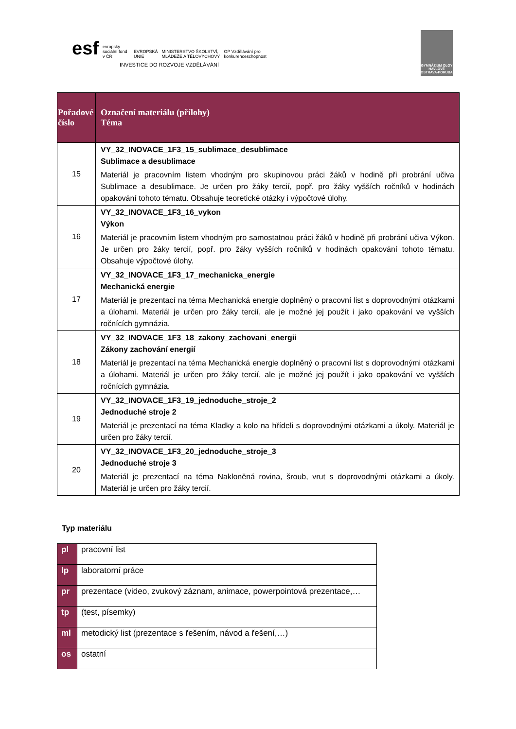esf evropský sociální fond v ČR EVROPSKÁ UNIE MINISTERSTVO ŠKOLSTVÍ, MLÁDEŽE A TĚLOVÝCHOVY OP Vzdělávání pro konkurenceschopnost
INVESTICE DO ROZVOJE VZDĚLÁVÁNÍ
GYMNÁZIUM OLGY HAVLOVÉ OSTRAVA-PORUBA
| Pořadové číslo | Označení materiálu (přílohy) Téma |
| --- | --- |
| 15 | VY_32_INOVACE_1F3_15_sublimace_desublimace Sublimace a desublimace Materiál je pracovním listem vhodným pro skupinovou práci žáků v hodině při probrání učiva Sublimace a desublimace. Je určen pro žáky tercií, popř. pro žáky vyšších ročníků v hodinách opakování tohoto tématu. Obsahuje teoretické otázky i výpočtové úlohy. |
| 16 | VY_32_INOVACE_1F3_16_vykon Výkon Materiál je pracovním listem vhodným pro samostatnou práci žáků v hodině při probrání učiva Výkon. Je určen pro žáky tercií, popř. pro žáky vyšších ročníků v hodinách opakování tohoto tématu. Obsahuje výpočtové úlohy. |
| 17 | VY_32_INOVACE_1F3_17_mechanicka_energie Mechanická energie Materiál je prezentací na téma Mechanická energie doplněný o pracovní list s doprovodnými otázkami a úlohami. Materiál je určen pro žáky tercií, ale je možné jej použít i jako opakování ve vyšších ročnících gymnázia. |
| 18 | VY_32_INOVACE_1F3_18_zakony_zachovani_energii Zákony zachování energií Materiál je prezentací na téma Mechanická energie doplněný o pracovní list s doprovodnými otázkami a úlohami. Materiál je určen pro žáky tercií, ale je možné jej použít i jako opakování ve vyšších ročnících gymnázia. |
| 19 | VY_32_INOVACE_1F3_19_jednoduche_stroje_2 Jednoduché stroje 2 Materiál je prezentací na téma Kladky a kolo na hřídeli s doprovodnými otázkami a úkoly. Materiál je určen pro žáky tercií. |
| 20 | VY_32_INOVACE_1F3_20_jednoduche_stroje_3 Jednoduché stroje 3 Materiál je prezentací na téma Nakloněná rovina, šroub, vrut s doprovodnými otázkami a úkoly. Materiál je určen pro žáky tercií. |
Typ materiálu
| pl | pracovní list |
| lp | laboratorní práce |
| pr | prezentace (video, zvukový záznam, animace, powerpointová prezentace,… |
| tp | (test, písemky) |
| ml | metodický list (prezentace s řešením, návod a řešení,…) |
| os | ostatní |